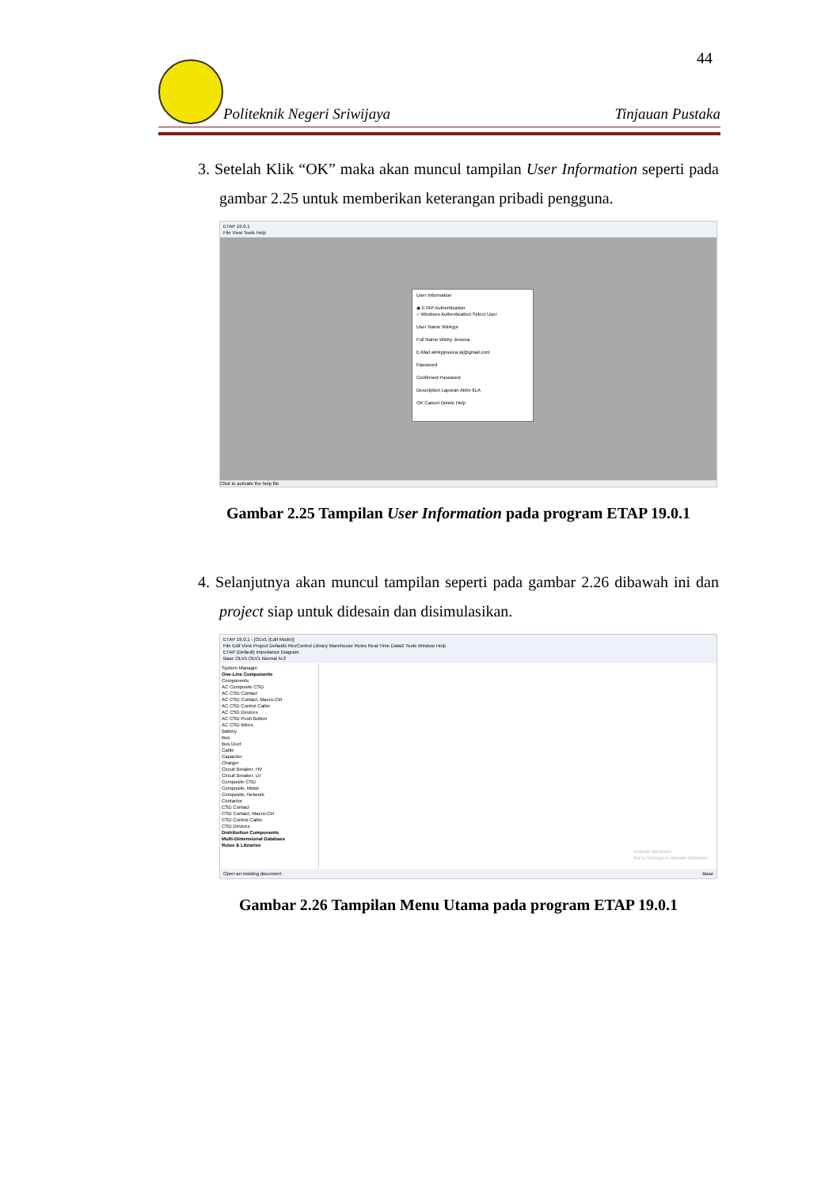44
Politeknik Negeri Sriwijaya Tinjauan Pustaka
3. Setelah Klik “OK” maka akan muncul tampilan User Information seperti pada gambar 2.25 untuk memberikan keterangan pribadi pengguna.
ETAP 19.0.1
File View Tools Help
User Information
◉ ETAP Authentication
○ Windows Authentication Select User
User Name Winkyje
Full Name Winky Jessica
E-Mail winkyjessica.wj@gmail.com
Password
Confirmed Password
Description Laporan Akhir 6LA
OK Cancel Delete Help
Click to activate the help file
Gambar 2.25 Tampilan User Information pada program ETAP 19.0.1
4. Selanjutnya akan muncul tampilan seperti pada gambar 2.26 dibawah ini dan project siap untuk didesain dan disimulasikan.
ETAP 19.0.1 - [OLV1 (Edit Mode)]
File Edit View Project Defaults RevControl Library Warehouse Rules Real-Time DataX Tools Window Help
ETAP (Default) Impedance Diagram
Base OLV1 OLV1 Normal N-2
System Manager
One-Line Components
Components
AC Composite CSD
AC CSD Contact
AC CSD Contact, Macro-Ctrl
AC CSD Control Cable
AC CSD Devices
AC CSD Push Button
AC CSD Wires
Battery
Bus
Bus Duct
Cable
Capacitor
Charger
Circuit Breaker, HV
Circuit Breaker, LV
Composite CSD
Composite, Motor
Composite, Network
Contactor
CSD Contact
CSD Contact, Macro-Ctrl
CSD Control Cable
CSD Devices
Distribution Components
Multi-Dimensional Database
Rules & Libraries
Activate Windows
Go to Settings to activate Windows.
Open an existing document Base
Gambar 2.26 Tampilan Menu Utama pada program ETAP 19.0.1